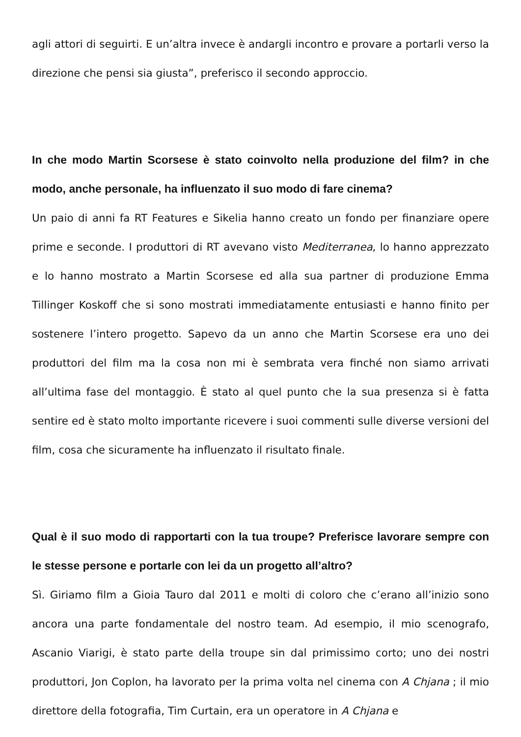agli attori di seguirti. E un’altra invece è andargli incontro e provare a portarli verso la direzione che pensi sia giusta”, preferisco il secondo approccio.
In che modo Martin Scorsese è stato coinvolto nella produzione del film? in che modo, anche personale, ha influenzato il suo modo di fare cinema?
Un paio di anni fa RT Features e Sikelia hanno creato un fondo per finanziare opere prime e seconde. I produttori di RT avevano visto Mediterranea, lo hanno apprezzato e lo hanno mostrato a Martin Scorsese ed alla sua partner di produzione Emma Tillinger Koskoff che si sono mostrati immediatamente entusiasti e hanno finito per sostenere l’intero progetto. Sapevo da un anno che Martin Scorsese era uno dei produttori del film ma la cosa non mi è sembrata vera finché non siamo arrivati all’ultima fase del montaggio. È stato al quel punto che la sua presenza si è fatta sentire ed è stato molto importante ricevere i suoi commenti sulle diverse versioni del film, cosa che sicuramente ha influenzato il risultato finale.
Qual è il suo modo di rapportarti con la tua troupe? Preferisce lavorare sempre con le stesse persone e portarle con lei da un progetto all’altro?
Sì. Giriamo film a Gioia Tauro dal 2011 e molti di coloro che c’erano all’inizio sono ancora una parte fondamentale del nostro team. Ad esempio, il mio scenografo, Ascanio Viarigi, è stato parte della troupe sin dal primissimo corto; uno dei nostri produttori, Jon Coplon, ha lavorato per la prima volta nel cinema con A Chjana ; il mio direttore della fotografia, Tim Curtain, era un operatore in A Chjana e